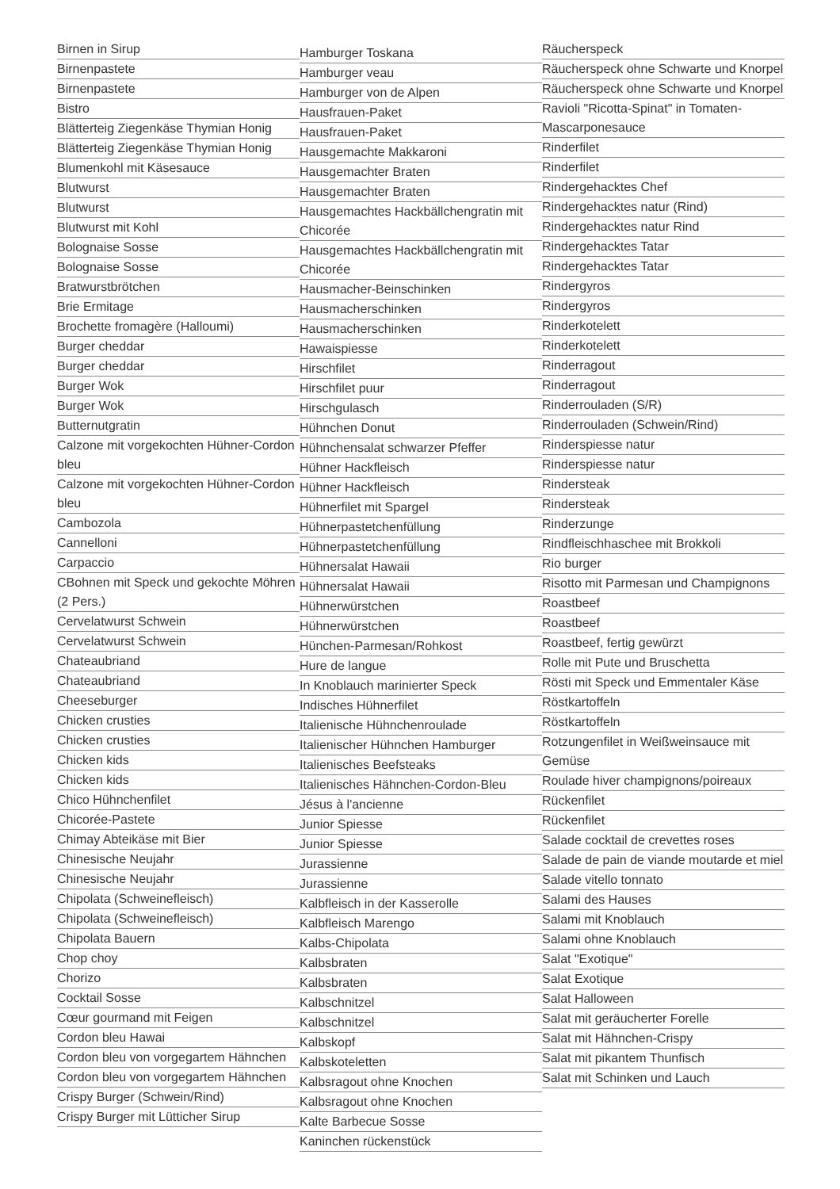Birnen in Sirup
Birnenpastete
Birnenpastete
Bistro
Blätterteig Ziegenkäse Thymian Honig
Blätterteig Ziegenkäse Thymian Honig
Blumenkohl mit Käsesauce
Blutwurst
Blutwurst
Blutwurst mit Kohl
Bolognaise Sosse
Bolognaise Sosse
Bratwurstbrötchen
Brie Ermitage
Brochette fromagère (Halloumi)
Burger cheddar
Burger cheddar
Burger Wok
Burger Wok
Butternutgratin
Calzone mit vorgekochten Hühner-Cordon bleu
Calzone mit vorgekochten Hühner-Cordon bleu
Cambozola
Cannelloni
Carpaccio
CBohnen mit Speck und gekochte Möhren (2 Pers.)
Cervelatwurst Schwein
Cervelatwurst Schwein
Chateaubriand
Chateaubriand
Cheeseburger
Chicken crusties
Chicken crusties
Chicken kids
Chicken kids
Chico Hühnchenfilet
Chicorée-Pastete
Chimay Abteikäse mit Bier
Chinesische Neujahr
Chinesische Neujahr
Chipolata (Schweinefleisch)
Chipolata (Schweinefleisch)
Chipolata Bauern
Chop choy
Chorizo
Cocktail Sosse
Cœur gourmand mit Feigen
Cordon bleu Hawai
Cordon bleu von vorgegartem Hähnchen
Cordon bleu von vorgegartem Hähnchen
Crispy Burger (Schwein/Rind)
Crispy Burger mit Lütticher Sirup
Hamburger Toskana
Hamburger veau
Hamburger von de Alpen
Hausfrauen-Paket
Hausfrauen-Paket
Hausgemachte Makkaroni
Hausgemachter Braten
Hausgemachter Braten
Hausgemachtes Hackbällchengratin mit Chicorée
Hausgemachtes Hackbällchengratin mit Chicorée
Hausmacher-Beinschinken
Hausmacherschinken
Hausmacherschinken
Hawaispiesse
Hirschfilet
Hirschfilet puur
Hirschgulasch
Hühnchen Donut
Hühnchensalat schwarzer Pfeffer
Hühner Hackfleisch
Hühner Hackfleisch
Hühnerfilet mit Spargel
Hühnerpastetchenfüllung
Hühnerpastetchenfüllung
Hühnersalat Hawaii
Hühnersalat Hawaii
Hühnerwürstchen
Hühnerwürstchen
Hünchen-Parmesan/Rohkost
Hure de langue
In Knoblauch marinierter Speck
Indisches Hühnerfilet
Italienische Hühnchenroulade
Italienischer Hühnchen Hamburger
Italienisches Beefsteaks
Italienisches Hähnchen-Cordon-Bleu
Jésus à l'ancienne
Junior Spiesse
Junior Spiesse
Jurassienne
Jurassienne
Kalbfleisch in der Kasserolle
Kalbfleisch Marengo
Kalbs-Chipolata
Kalbsbraten
Kalbsbraten
Kalbschnitzel
Kalbschnitzel
Kalbskopf
Kalbskoteletten
Kalbsragout ohne Knochen
Kalbsragout ohne Knochen
Kalte Barbecue Sosse
Kaninchen rückenstück
Räucherspeck
Räucherspeck ohne Schwarte und Knorpel
Räucherspeck ohne Schwarte und Knorpel
Ravioli "Ricotta-Spinat" in Tomaten-Mascarponesauce
Rinderfilet
Rinderfilet
Rindergehacktes Chef
Rindergehacktes natur (Rind)
Rindergehacktes natur Rind
Rindergehacktes Tatar
Rindergehacktes Tatar
Rindergyros
Rindergyros
Rinderkotelett
Rinderkotelett
Rinderragout
Rinderragout
Rinderrouladen (S/R)
Rinderrouladen (Schwein/Rind)
Rinderspiesse natur
Rinderspiesse natur
Rindersteak
Rindersteak
Rinderzunge
Rindfleischhaschee mit Brokkoli
Rio burger
Risotto mit Parmesan und Champignons
Roastbeef
Roastbeef
Roastbeef, fertig gewürzt
Rolle mit Pute und Bruschetta
Rösti mit Speck und Emmentaler Käse
Röstkartoffeln
Röstkartoffeln
Rotzungenfilet in Weißweinsauce mit Gemüse
Roulade hiver champignons/poireaux
Rückenfilet
Rückenfilet
Salade cocktail de crevettes roses
Salade de pain de viande moutarde et miel
Salade vitello tonnato
Salami des Hauses
Salami mit Knoblauch
Salami ohne Knoblauch
Salat "Exotique"
Salat Exotique
Salat Halloween
Salat mit geräucherter Forelle
Salat mit Hähnchen-Crispy
Salat mit pikantem Thunfisch
Salat mit Schinken und Lauch